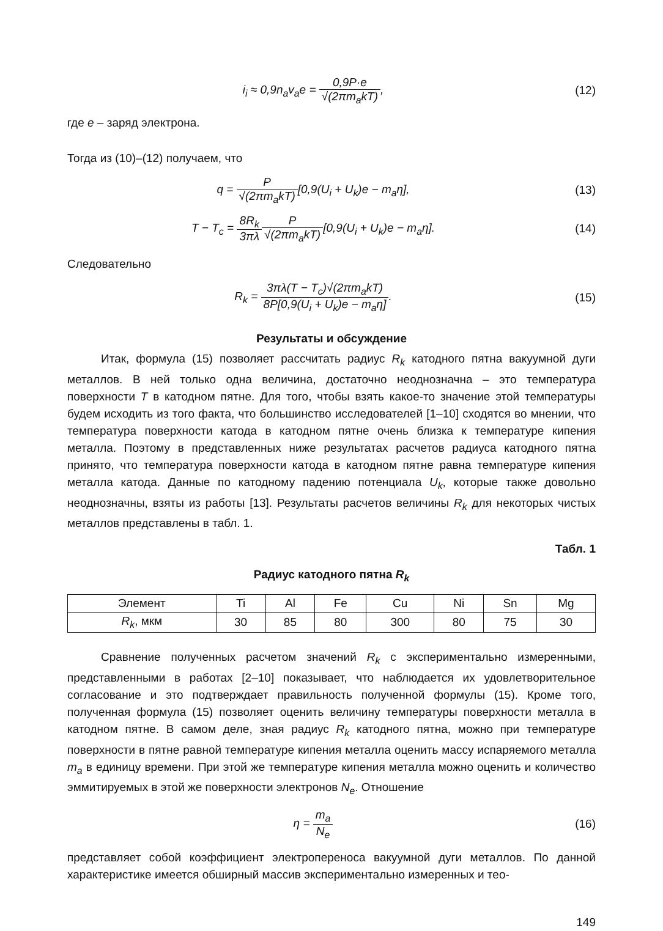i<sub>i</sub> ≈ 0,9n<sub>a</sub>v<sub>a</sub>e = 0,9P·e √(2πm<sub>a</sub>kT),
(12)
где e – заряд электрона.
Тогда из (10)–(12) получаем, что
q = P √(2πm<sub>a</sub>kT)[0,9(U<sub>i</sub> + U<sub>k</sub>)e − m<sub>a</sub>η],
(13)
T − T<sub>c</sub> = 8R<sub>k</sub> 3πλ P √(2πm<sub>a</sub>kT)[0,9(U<sub>i</sub> + U<sub>k</sub>)e − m<sub>a</sub>η].
(14)
Следовательно
R<sub>k</sub> = 3πλ(T − T<sub>c</sub>)√(2πm<sub>a</sub>kT) 8P[0,9(U<sub>i</sub> + U<sub>k</sub>)e − m<sub>a</sub>η].
(15)
Результаты и обсуждение
Итак, формула (15) позволяет рассчитать радиус R<sub>k</sub> катодного пятна вакуумной дуги металлов. В ней только одна величина, достаточно неоднозначна – это температура поверхности T в катодном пятне. Для того, чтобы взять какое-то значение этой температуры будем исходить из того факта, что большинство исследователей [1–10] сходятся во мнении, что температура поверхности катода в катодном пятне очень близка к температуре кипения металла. Поэтому в представленных ниже результатах расчетов радиуса катодного пятна принято, что температура поверхности катода в катодном пятне равна температуре кипения металла катода. Данные по катодному падению потенциала U<sub>k</sub>, которые также довольно неоднозначны, взяты из работы [13]. Результаты расчетов величины R<sub>k</sub> для некоторых чистых металлов представлены в табл. 1.
Табл. 1
Радиус катодного пятна R<sub>k</sub>
| Элемент | Ti | Al | Fe | Cu | Ni | Sn | Mg |
| R<sub>k</sub> , мкм | 30 | 85 | 80 | 300 | 80 | 75 | 30 |
Сравнение полученных расчетом значений R<sub>k</sub> с экспериментально измеренными, представленными в работах [2–10] показывает, что наблюдается их удовлетворительное согласование и это подтверждает правильность полученной формулы (15). Кроме того, полученная формула (15) позволяет оценить величину температуры поверхности металла в катодном пятне. В самом деле, зная радиус R<sub>k</sub> катодного пятна, можно при температуре поверхности в пятне равной температуре кипения металла оценить массу испаряемого металла m<sub>a</sub> в единицу времени. При этой же температуре кипения металла можно оценить и количество эммитируемых в этой же поверхности электронов N<sub>e</sub>. Отношение
η = m<sub>a</sub> N<sub>e</sub> (16)
представляет собой коэффициент электропереноса вакуумной дуги металлов. По данной характеристике имеется обширный массив экспериментально измеренных и тео-
149